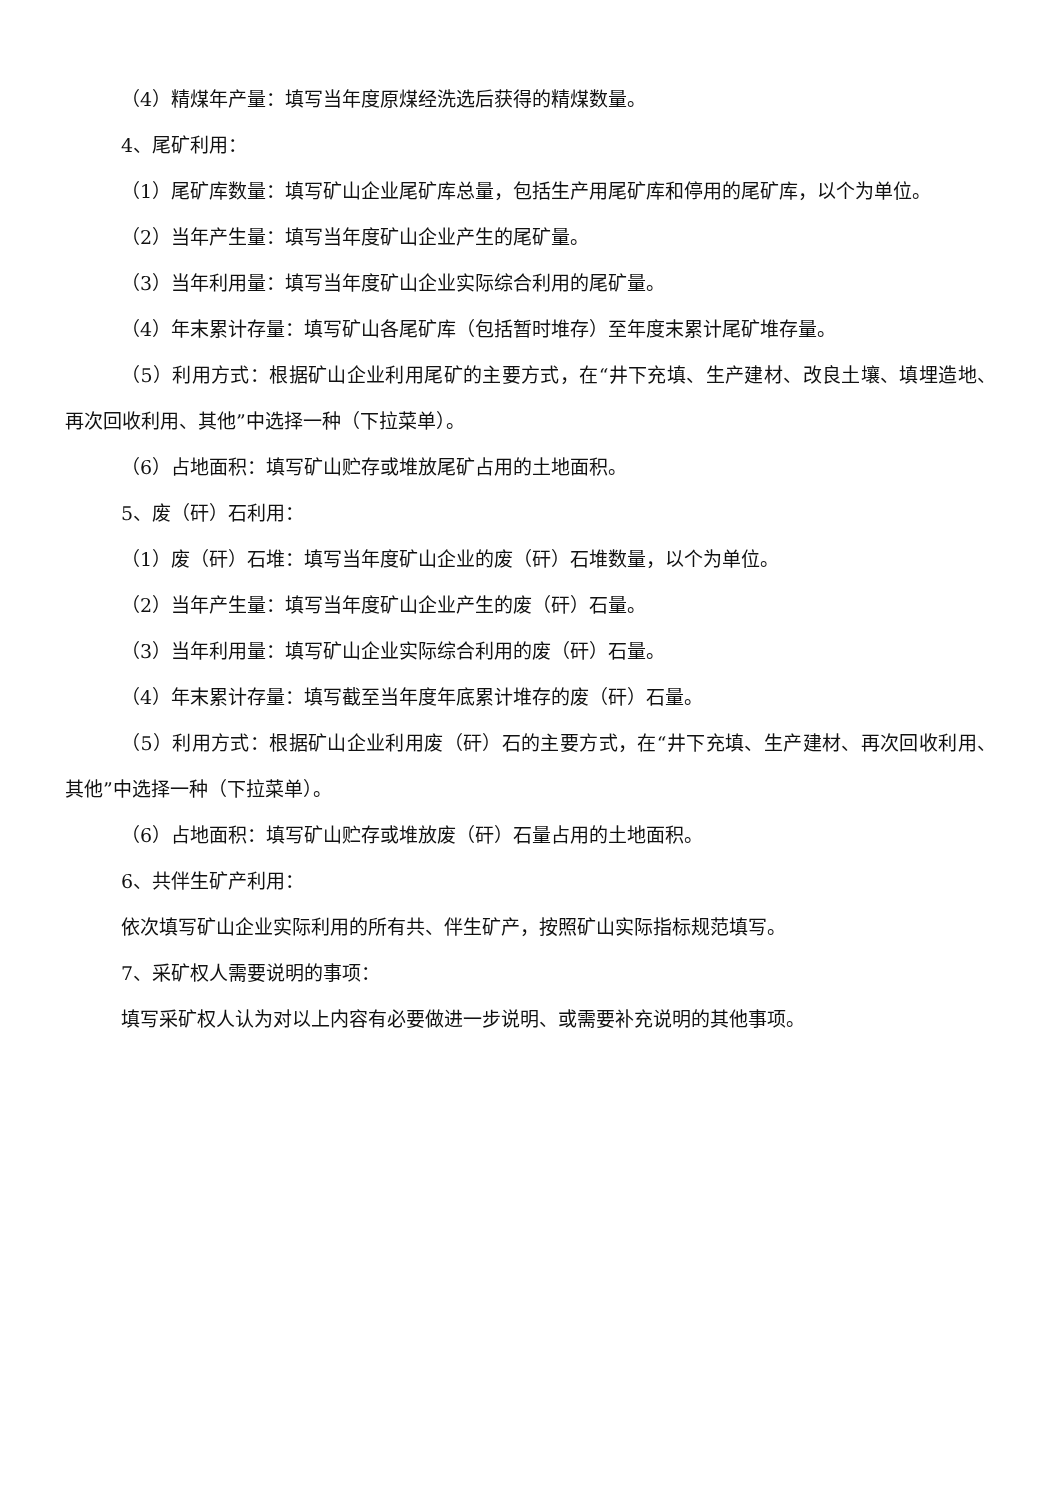（4）精煤年产量：填写当年度原煤经洗选后获得的精煤数量。
4、尾矿利用：
（1）尾矿库数量：填写矿山企业尾矿库总量，包括生产用尾矿库和停用的尾矿库，以个为单位。
（2）当年产生量：填写当年度矿山企业产生的尾矿量。
（3）当年利用量：填写当年度矿山企业实际综合利用的尾矿量。
（4）年末累计存量：填写矿山各尾矿库（包括暂时堆存）至年度末累计尾矿堆存量。
（5）利用方式：根据矿山企业利用尾矿的主要方式，在“井下充填、生产建材、改良土壤、填埋造地、再次回收利用、其他”中选择一种（下拉菜单）。
（6）占地面积：填写矿山贮存或堆放尾矿占用的土地面积。
5、废（矸）石利用：
（1）废（矸）石堆：填写当年度矿山企业的废（矸）石堆数量，以个为单位。
（2）当年产生量：填写当年度矿山企业产生的废（矸）石量。
（3）当年利用量：填写矿山企业实际综合利用的废（矸）石量。
（4）年末累计存量：填写截至当年度年底累计堆存的废（矸）石量。
（5）利用方式：根据矿山企业利用废（矸）石的主要方式，在“井下充填、生产建材、再次回收利用、其他”中选择一种（下拉菜单）。
（6）占地面积：填写矿山贮存或堆放废（矸）石量占用的土地面积。
6、共伴生矿产利用：
依次填写矿山企业实际利用的所有共、伴生矿产，按照矿山实际指标规范填写。
7、采矿权人需要说明的事项：
填写采矿权人认为对以上内容有必要做进一步说明、或需要补充说明的其他事项。